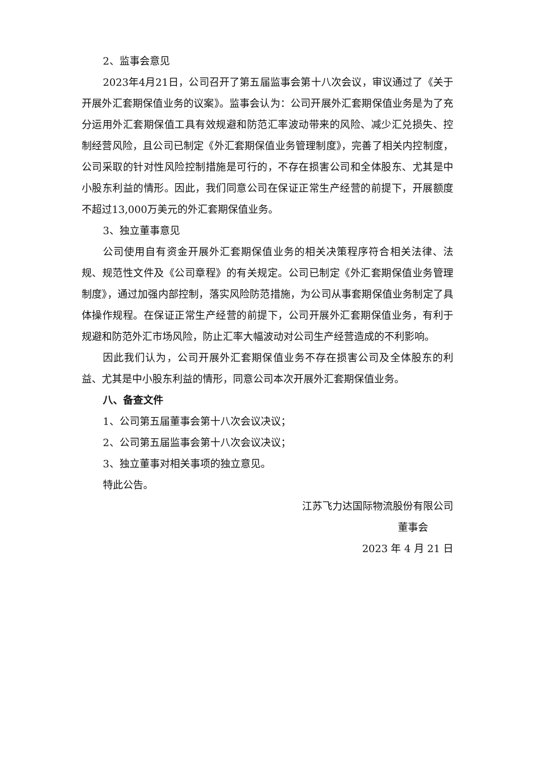2、监事会意见
2023年4月21日，公司召开了第五届监事会第十八次会议，审议通过了《关于开展外汇套期保值业务的议案》。监事会认为：公司开展外汇套期保值业务是为了充分运用外汇套期保值工具有效规避和防范汇率波动带来的风险、减少汇兑损失、控制经营风险，且公司已制定《外汇套期保值业务管理制度》，完善了相关内控制度，公司采取的针对性风险控制措施是可行的，不存在损害公司和全体股东、尤其是中小股东利益的情形。因此，我们同意公司在保证正常生产经营的前提下，开展额度不超过13,000万美元的外汇套期保值业务。
3、独立董事意见
公司使用自有资金开展外汇套期保值业务的相关决策程序符合相关法律、法规、规范性文件及《公司章程》的有关规定。公司已制定《外汇套期保值业务管理制度》，通过加强内部控制，落实风险防范措施，为公司从事套期保值业务制定了具体操作规程。在保证正常生产经营的前提下，公司开展外汇套期保值业务，有利于规避和防范外汇市场风险，防止汇率大幅波动对公司生产经营造成的不利影响。
因此我们认为，公司开展外汇套期保值业务不存在损害公司及全体股东的利益、尤其是中小股东利益的情形，同意公司本次开展外汇套期保值业务。
八、备查文件
1、公司第五届董事会第十八次会议决议；
2、公司第五届监事会第十八次会议决议；
3、独立董事对相关事项的独立意见。
特此公告。
江苏飞力达国际物流股份有限公司
董事会
2023 年 4 月 21 日